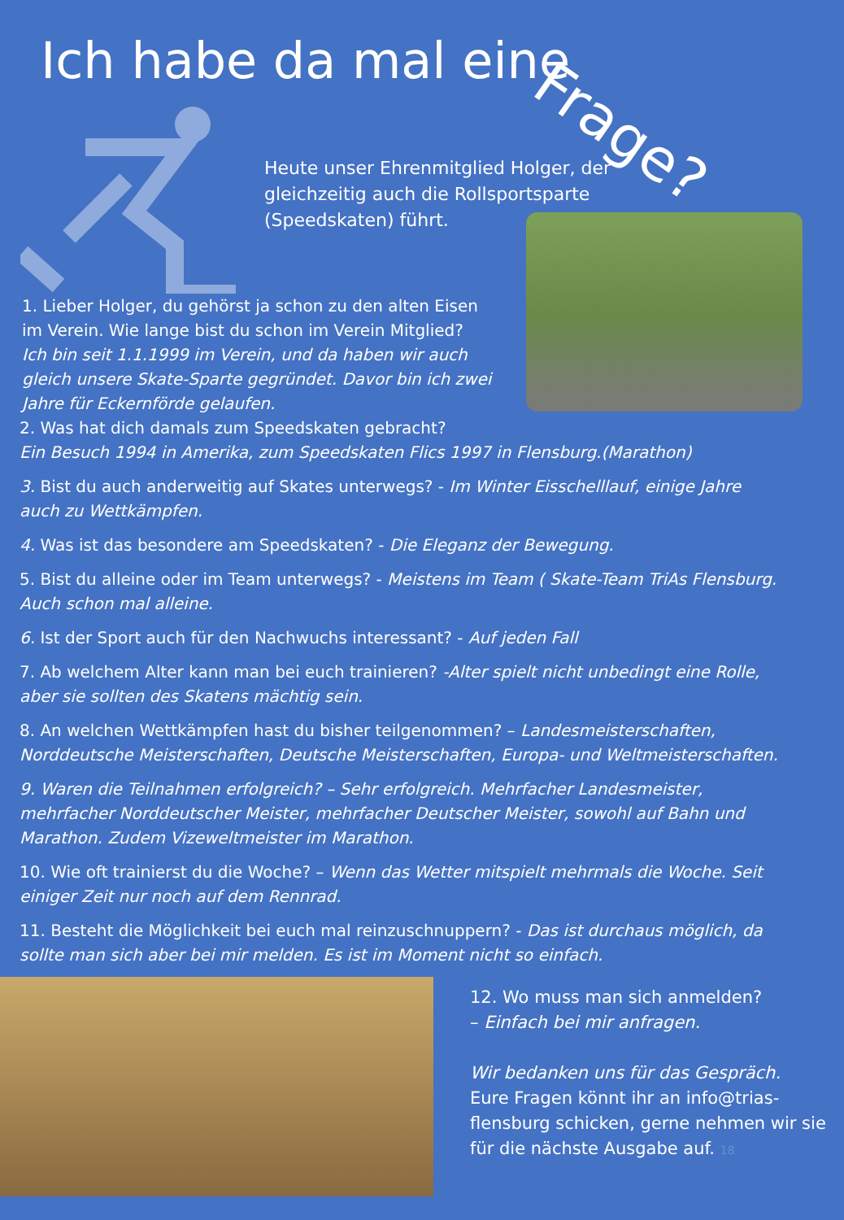Ich habe da mal eine
Frage?
Heute unser Ehrenmitglied Holger, der gleichzeitig auch die Rollsportsparte (Speedskaten) führt.
1. Lieber Holger, du gehörst ja schon zu den alten Eisen im Verein. Wie lange bist du schon im Verein Mitglied?
Ich bin seit 1.1.1999 im Verein, und da haben wir auch gleich unsere Skate-Sparte gegründet. Davor bin ich zwei Jahre für Eckernförde gelaufen.
2. Was hat dich damals zum Speedskaten gebracht?
Ein Besuch 1994 in Amerika, zum Speedskaten Flics 1997 in Flensburg.(Marathon)
3. Bist du auch anderweitig auf Skates unterwegs? - Im Winter Eisschelllauf, einige Jahre auch zu Wettkämpfen.
4. Was ist das besondere am Speedskaten? - Die Eleganz der Bewegung.
5. Bist du alleine oder im Team unterwegs? - Meistens im Team ( Skate-Team TriAs Flensburg. Auch schon mal alleine.
6. Ist der Sport auch für den Nachwuchs interessant? - Auf jeden Fall
7. Ab welchem Alter kann man bei euch trainieren? -Alter spielt nicht unbedingt eine Rolle, aber sie sollten des Skatens mächtig sein.
8. An welchen Wettkämpfen hast du bisher teilgenommen? – Landesmeisterschaften, Norddeutsche Meisterschaften, Deutsche Meisterschaften, Europa- und Weltmeisterschaften.
9. Waren die Teilnahmen erfolgreich? – Sehr erfolgreich. Mehrfacher Landesmeister, mehrfacher Norddeutscher Meister, mehrfacher Deutscher Meister, sowohl auf Bahn und Marathon. Zudem Vizeweltmeister im Marathon.
10. Wie oft trainierst du die Woche? – Wenn das Wetter mitspielt mehrmals die Woche. Seit einiger Zeit nur noch auf dem Rennrad.
11. Besteht die Möglichkeit bei euch mal reinzuschnuppern? - Das ist durchaus möglich, da sollte man sich aber bei mir melden. Es ist im Moment nicht so einfach.
12. Wo muss man sich anmelden?
– Einfach bei mir anfragen.
Wir bedanken uns für das Gespräch.
Eure Fragen könnt ihr an info@trias-flensburg schicken, gerne nehmen wir sie für die nächste Ausgabe auf. 18